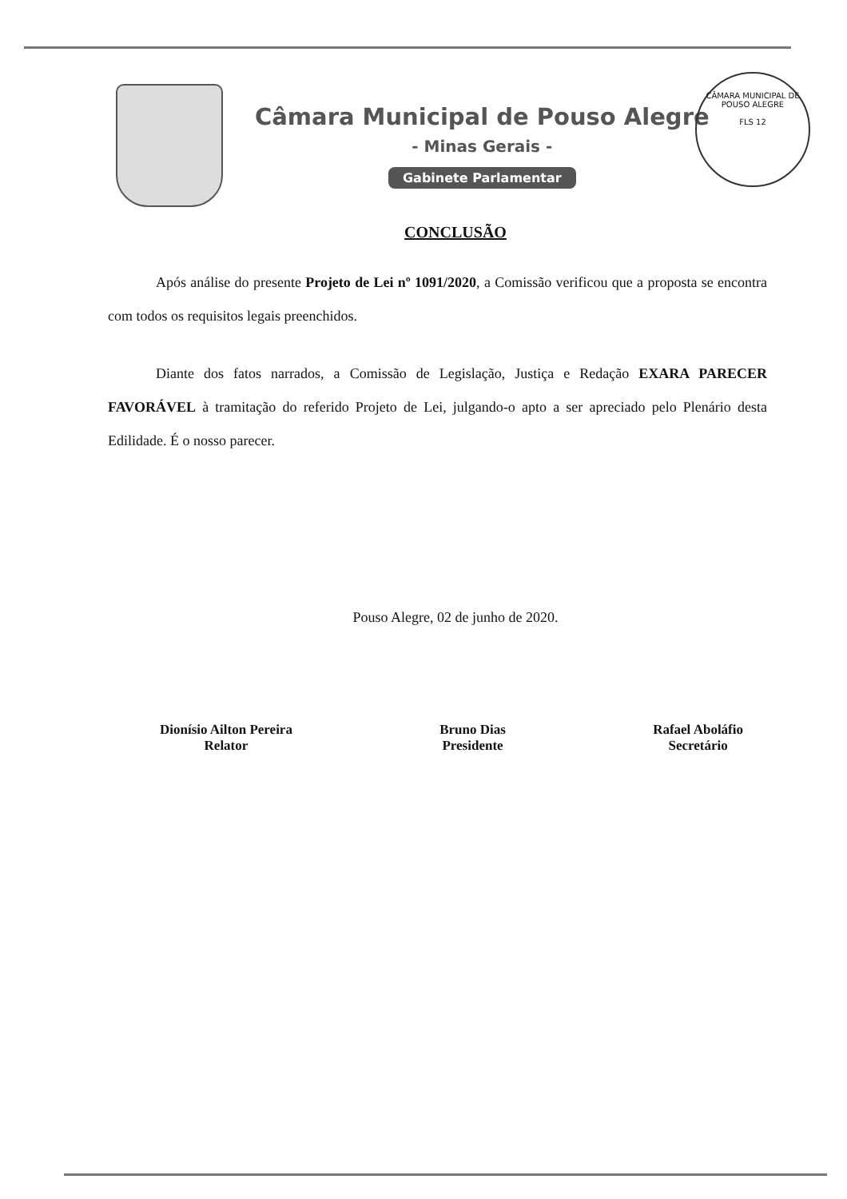Câmara Municipal de Pouso Alegre
- Minas Gerais -
Gabinete Parlamentar
CÂMARA MUNICIPAL DE POUSO ALEGRE
FLS 12
CONCLUSÃO
Após análise do presente Projeto de Lei nº 1091/2020, a Comissão verificou que a proposta se encontra com todos os requisitos legais preenchidos.
Diante dos fatos narrados, a Comissão de Legislação, Justiça e Redação EXARA PARECER FAVORÁVEL à tramitação do referido Projeto de Lei, julgando-o apto a ser apreciado pelo Plenário desta Edilidade. É o nosso parecer.
Pouso Alegre, 02 de junho de 2020.
Dionísio Ailton Pereira
Relator
Bruno Dias
Presidente
Rafael Aboláfio
Secretário